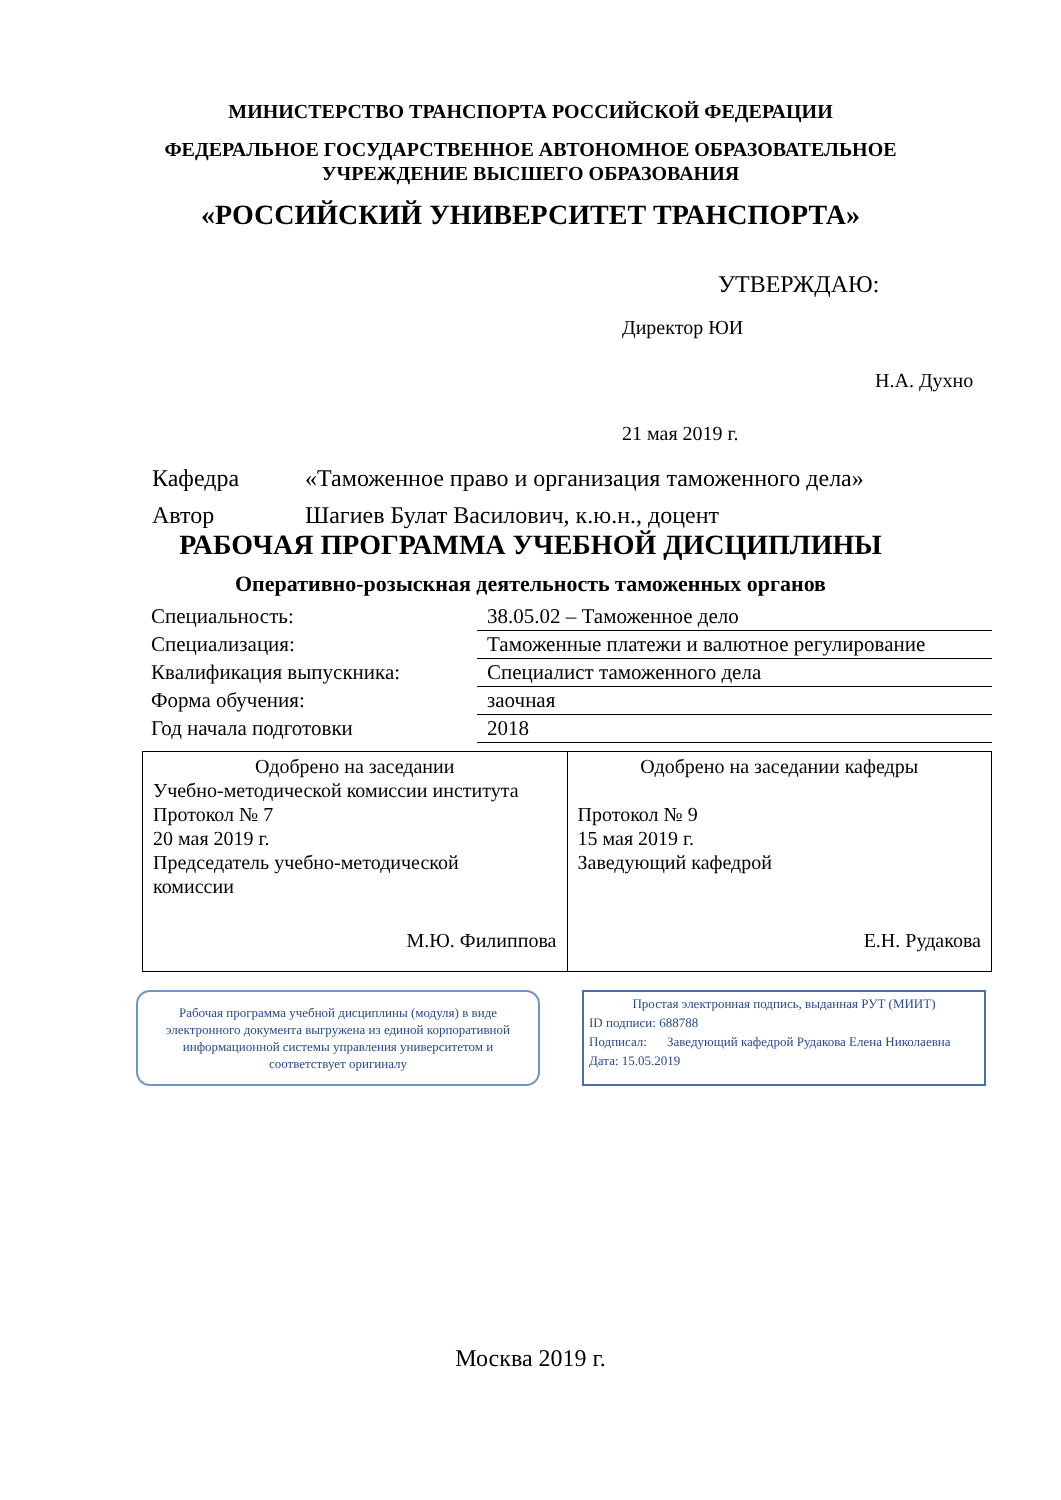МИНИСТЕРСТВО ТРАНСПОРТА РОССИЙСКОЙ ФЕДЕРАЦИИ
ФЕДЕРАЛЬНОЕ ГОСУДАРСТВЕННОЕ АВТОНОМНОЕ ОБРАЗОВАТЕЛЬНОЕ
УЧРЕЖДЕНИЕ ВЫСШЕГО ОБРАЗОВАНИЯ
«РОССИЙСКИЙ УНИВЕРСИТЕТ ТРАНСПОРТА»
УТВЕРЖДАЮ:
Директор ЮИ
Н.А. Духно
21 мая 2019 г.
Кафедра «Таможенное право и организация таможенного дела»
Автор Шагиев Булат Василович, к.ю.н., доцент
РАБОЧАЯ ПРОГРАММА УЧЕБНОЙ ДИСЦИПЛИНЫ
Оперативно-розыскная деятельность таможенных органов
| Специальность: | 38.05.02 – Таможенное дело |
| Специализация: | Таможенные платежи и валютное регулирование |
| Квалификация выпускника: | Специалист таможенного дела |
| Форма обучения: | заочная |
| Год начала подготовки | 2018 |
| Одобрено на заседании Учебно-методической комиссии института Протокол № 7 20 мая 2019 г. Председатель учебно-методической комиссии М.Ю. Филиппова | Одобрено на заседании кафедры Протокол № 9 15 мая 2019 г. Заведующий кафедрой Е.Н. Рудакова |
Рабочая программа учебной дисциплины (модуля) в виде электронного документа выгружена из единой корпоративной информационной системы управления университетом и соответствует оригиналу
Простая электронная подпись, выданная РУТ (МИИТ)
ID подписи: 688788
Подписал: Заведующий кафедрой Рудакова Елена Николаевна
Дата: 15.05.2019
Москва 2019 г.